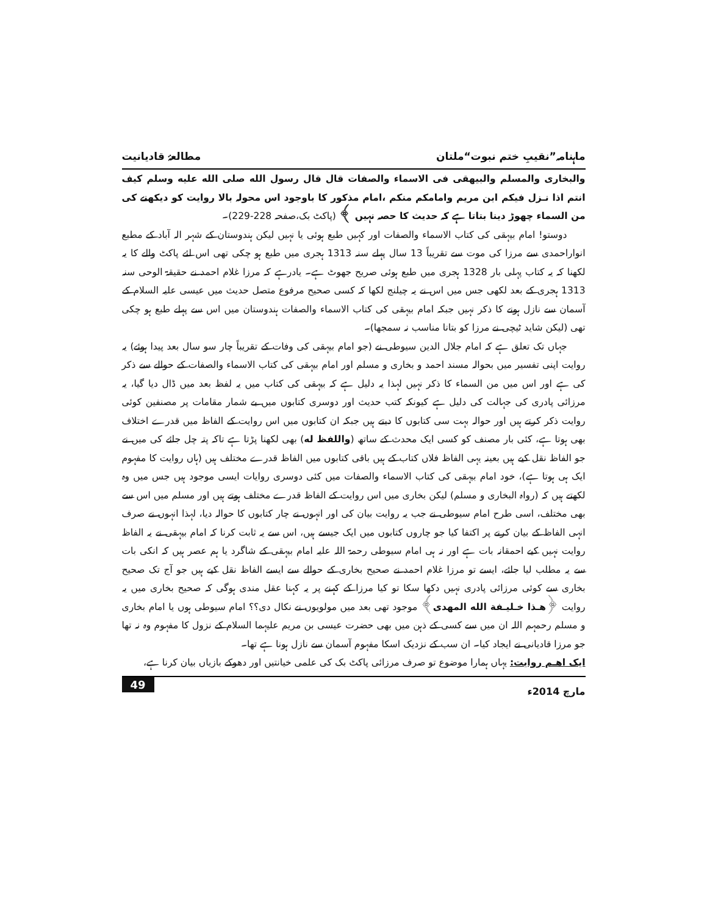ماہنامہ”نقیبِ ختم نبوت“ملتان مطالعۂ قادیانیت
والبخاری والمسلم والبیھقی فی الاسماء والصفات قال قال رسول الله صلی الله علیه وسلم کیف انتم اذا نـزل فیکم ابن مریم وامامکم منکم ،امام مذکور کا باوجود اس محولہ بالا روایت کو دیکھنے کی من السماء چھوڑ دینا بتاتا ہے کہ حدیث کا حصہ نہیں ﴾ (پاکٹ بک،صفحہ 228-229)۔
دوستو! امام بیہقی کی کتاب الاسماء والصفات اور کہیں طبع ہوئی یا نہیں لیکن ہندوستان کے شہر الہ آباد کے مطبع انواراحمدی سے مرزا کی موت سے تقریباً 13 سال پہلے سنہ 1313 ہجری میں طبع ہو چکی تھی اس لئے پاکٹ والے کا یہ لکھنا کہ یہ کتاب پہلی بار 1328 ہجری میں طبع ہوئی صریح جھوٹ ہے۔ یادرہے کہ مرزا غلام احمد نے حقیقۃ الوحی سنہ 1313 ہجری کے بعد لکھی جس میں اس نے یہ چیلنج لکھا کہ کسی صحیح مرفوع متصل حدیث میں عیسی علیہ السلام کے آسمان سے نازل ہونے کا ذکر نہیں جبکہ امام بیہقی کی کتاب الاسماء والصفات ہندوستان میں اس سے پہلے طبع ہو چکی تھی (لیکن شاید ٹیچی نے مرزا کو بتانا مناسب نہ سمجھا)۔
جہاں تک تعلق ہے کہ امام جلال الدین سیوطی نے (جو امام بیہقی کی وفات کے تقریباً چار سو سال بعد پیدا ہوئے) یہ روایت اپنی تفسیر میں بحوالہ مسند احمد و بخاری و مسلم اور امام بیہقی کی کتاب الاسماء والصفات کے حوالے سے ذکر کی ہے اور اس میں من السماء کا ذکر نہیں لہذا یہ دلیل ہے کہ بیہقی کی کتاب میں یہ لفظ بعد میں ڈال دیا گیا، یہ مرزائی پادری کی جہالت کی دلیل ہے کیونکہ کتب حدیث اور دوسری کتابوں میں بے شمار مقامات پر مصنفین کوئی روایت ذکر کرتے ہیں اور حوالہ بہت سی کتابوں کا دیتے ہیں جبکہ ان کتابوں میں اس روایت کے الفاظ میں قدرے اختلاف بھی ہوتا ہے، کئی بار مصنف کو کسی ایک محدث کے ساتھ (واللفظ له) بھی لکھنا پڑتا ہے تاکہ پتہ چل جائے کی میں نے جو الفاظ نقل کیے ہیں بعینہ یہی الفاظ فلاں کتاب کے ہیں باقی کتابوں میں الفاظ قدرے مختلف ہیں (ہاں روایت کا مفہوم ایک ہی ہوتا ہے)، خود امام بیہقی کی کتاب الاسماء والصفات میں کئی دوسری روایات ایسی موجود ہیں جس میں وہ لکھتے ہیں کہ (رواہ البخاری و مسلم) لیکن بخاری میں اس روایت کے الفاظ قدرے مختلف ہوتے ہیں اور مسلم میں اس سے بھی مختلف، اسی طرح امام سیوطی نے جب یہ روایت بیان کی اور انہوں نے چار کتابوں کا حوالہ دیا، لہذا انہوں نے صرف انہی الفاظ کے بیان کرنے پر اکتفا کیا جو چاروں کتابوں میں ایک جیسے ہیں، اس سے یہ ثابت کرنا کہ امام بیہقی نے یہ الفاظ روایت نہیں کیے احمقانہ بات ہے اور نہ ہی امام سیوطی رحمۃ اللہ علیہ امام بیہقی کے شاگرد یا ہم عصر ہیں کہ انکی بات سے یہ مطلب لیا جائے، ایسے تو مرزا غلام احمد نے صحیح بخاری کے حوالے سے ایسے الفاظ نقل کیے ہیں جو آج تک صحیح بخاری سے کوئی مرزائی پادری نہیں دکھا سکا تو کیا مرزا کے کہنے پر یہ کہنا عقل مندی ہوگی کہ صحیح بخاری میں یہ روایت ﴿هـذا خـلیـفة الله المهدی﴾ موجود تھی بعد میں مولویوں نے نکال دی؟؟ امام سیوطی ہوں یا امام بخاری و مسلم رحمہم اللہ ان میں سے کسی کے ذہن میں بھی حضرت عیسی بن مریم علیہما السلام کے نزول کا مفہوم وہ نہ تھا جو مرزا قادیانی نے ایجاد کیا۔ ان سب کے نزدیک اسکا مفہوم آسمان سے نازل ہونا ہے تھا۔
ایک اهـم روایت: یہاں ہمارا موضوع تو صرف مرزائی پاکٹ بک کی علمی خیانتیں اور دھوکے بازیاں بیان کرنا ہے،
مارچ 2014ء 49